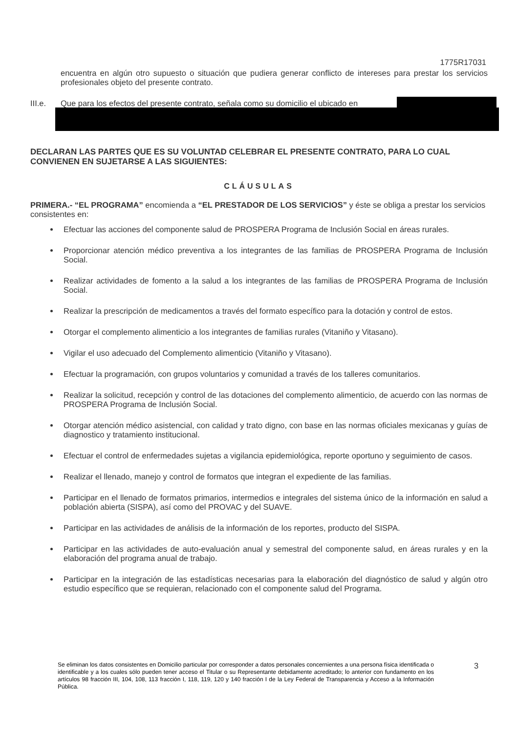1775R17031
encuentra en algún otro supuesto o situación que pudiera generar conflicto de intereses para prestar los servicios profesionales objeto del presente contrato.
III.e. Que para los efectos del presente contrato, señala como su domicilio el ubicado en
DECLARAN LAS PARTES QUE ES SU VOLUNTAD CELEBRAR EL PRESENTE CONTRATO, PARA LO CUAL CONVIENEN EN SUJETARSE A LAS SIGUIENTES:
CLÁUSULAS
PRIMERA.- “EL PROGRAMA” encomienda a “EL PRESTADOR DE LOS SERVICIOS” y éste se obliga a prestar los servicios consistentes en:
Efectuar las acciones del componente salud de PROSPERA Programa de Inclusión Social en áreas rurales.
Proporcionar atención médico preventiva a los integrantes de las familias de PROSPERA Programa de Inclusión Social.
Realizar actividades de fomento a la salud a los integrantes de las familias de PROSPERA Programa de Inclusión Social.
Realizar la prescripción de medicamentos a través del formato específico para la dotación y control de estos.
Otorgar el complemento alimenticio a los integrantes de familias rurales (Vitaniño y Vitasano).
Vigilar el uso adecuado del Complemento alimenticio (Vitaniño y Vitasano).
Efectuar la programación, con grupos voluntarios y comunidad a través de los talleres comunitarios.
Realizar la solicitud, recepción y control de las dotaciones del complemento alimenticio, de acuerdo con las normas de PROSPERA Programa de Inclusión Social.
Otorgar atención médico asistencial, con calidad y trato digno, con base en las normas oficiales mexicanas y guías de diagnostico y tratamiento institucional.
Efectuar el control de enfermedades sujetas a vigilancia epidemiológica, reporte oportuno y seguimiento de casos.
Realizar el llenado, manejo y control de formatos que integran el expediente de las familias.
Participar en el llenado de formatos primarios, intermedios e integrales del sistema único de la información en salud a población abierta (SISPA), así como del PROVAC y del SUAVE.
Participar en las actividades de análisis de la información de los reportes, producto del SISPA.
Participar en las actividades de auto-evaluación anual y semestral del componente salud, en áreas rurales y en la elaboración del programa anual de trabajo.
Participar en la integración de las estadísticas necesarias para la elaboración del diagnóstico de salud y algún otro estudio específico que se requieran, relacionado con el componente salud del Programa.
Se eliminan los datos consistentes en Domicilio particular por corresponder a datos personales concernientes a una persona física identificada o identificable y a los cuales sólo pueden tener acceso el Titular o su Representante debidamente acreditado; lo anterior con fundamento en los artículos 98 fracción III, 104, 108, 113 fracción I, 118, 119, 120 y 140 fracción I de la Ley Federal de Transparencia y Acceso a la Información Pública.
3